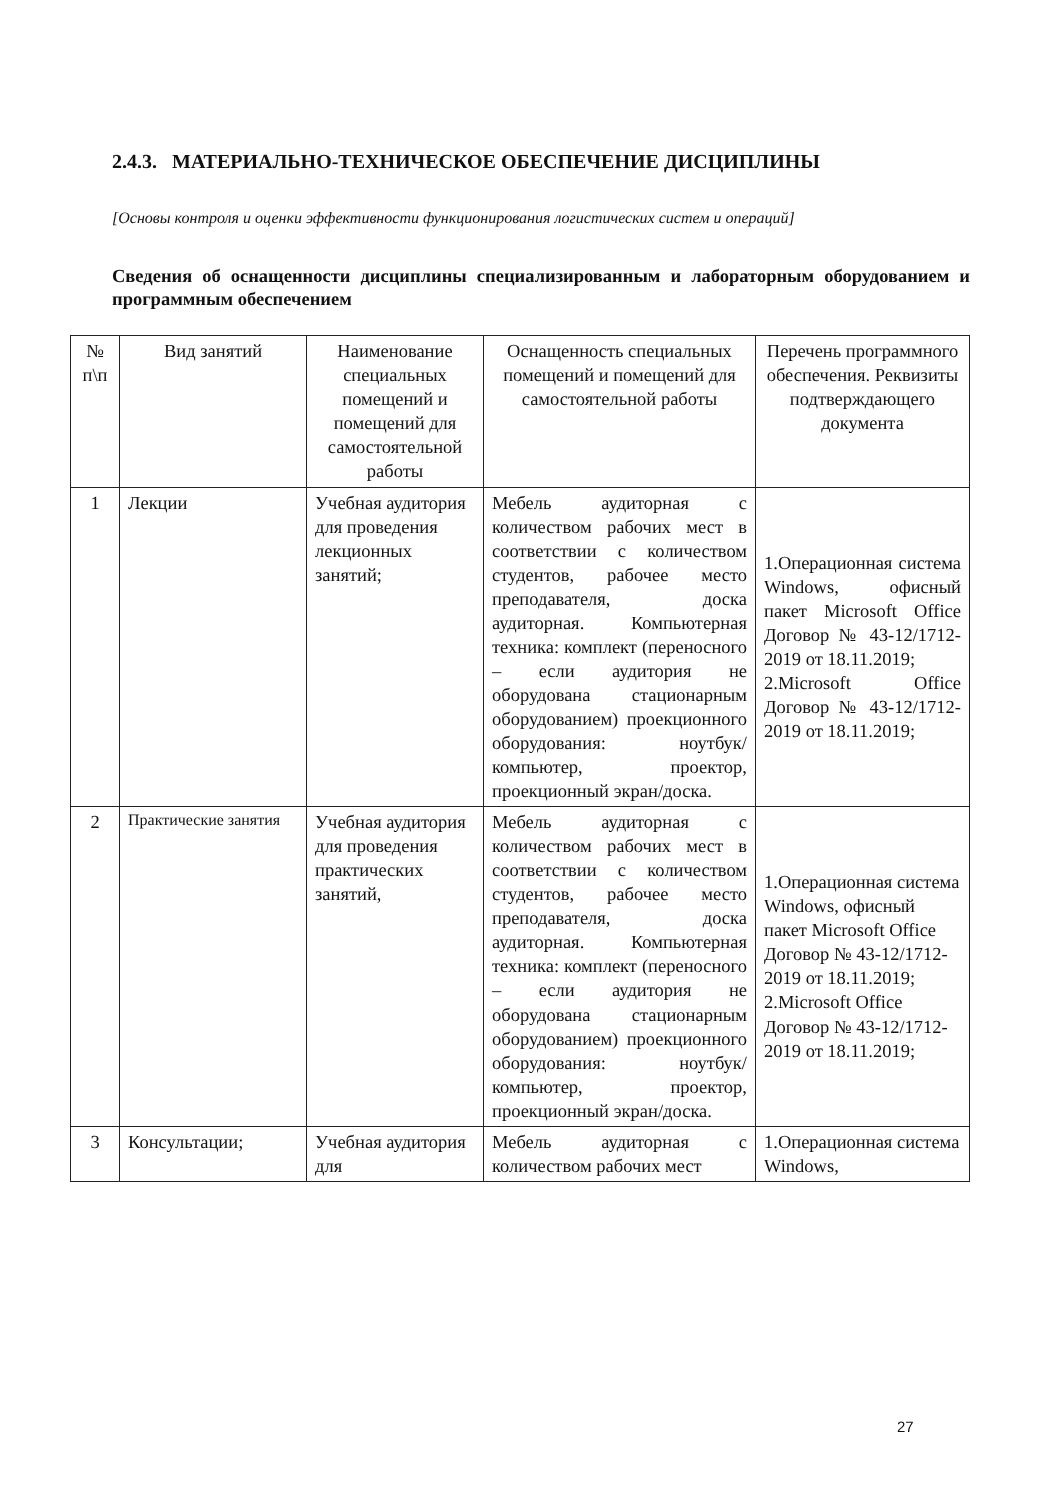2.4.3. МАТЕРИАЛЬНО-ТЕХНИЧЕСКОЕ ОБЕСПЕЧЕНИЕ ДИСЦИПЛИНЫ
[Основы контроля и оценки эффективности функционирования логистических систем и операций]
Сведения об оснащенности дисциплины специализированным и лабораторным оборудованием и программным обеспечением
| № п\п | Вид занятий | Наименование специальных помещений и помещений для самостоятельной работы | Оснащенность специальных помещений и помещений для самостоятельной работы | Перечень программного обеспечения. Реквизиты подтверждающего документа |
| --- | --- | --- | --- | --- |
| 1 | Лекции | Учебная аудитория для проведения лекционных занятий; | Мебель аудиторная с количеством рабочих мест в соответствии с количеством студентов, рабочее место преподавателя, доска аудиторная. Компьютерная техника: комплект (переносного – если аудитория не оборудована стационарным оборудованием) проекционного оборудования: ноутбук/компьютер, проектор, проекционный экран/доска. | 1.Операционная система Windows, офисный пакет Microsoft Office Договор № 43-12/1712-2019 от 18.11.2019; 2.Microsoft Office Договор № 43-12/1712-2019 от 18.11.2019; |
| 2 | Практические занятия | Учебная аудитория для проведения практических занятий, | Мебель аудиторная с количеством рабочих мест в соответствии с количеством студентов, рабочее место преподавателя, доска аудиторная. Компьютерная техника: комплект (переносного – если аудитория не оборудована стационарным оборудованием) проекционного оборудования: ноутбук/компьютер, проектор, проекционный экран/доска. | 1.Операционная система Windows, офисный пакет Microsoft Office Договор № 43-12/1712-2019 от 18.11.2019; 2.Microsoft Office Договор № 43-12/1712-2019 от 18.11.2019; |
| 3 | Консультации; | Учебная аудитория для | Мебель аудиторная с количеством рабочих мест | 1.Операционная система Windows, |
27